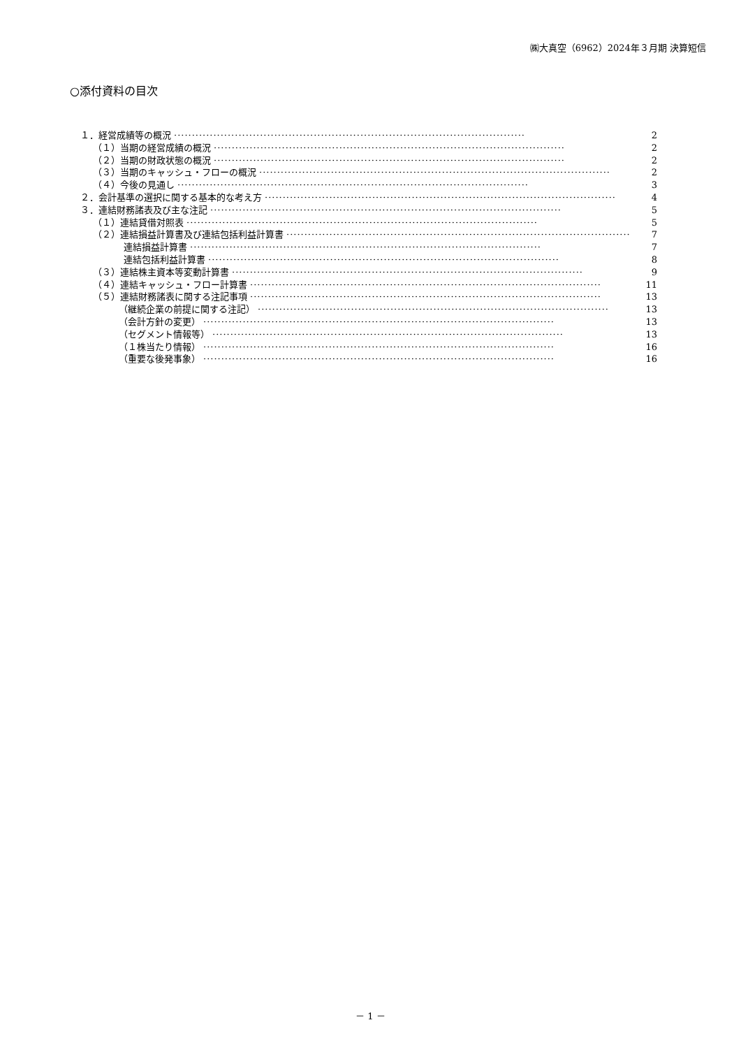㈱大真空（6962）2024年３月期 決算短信
○添付資料の目次
１．経営成績等の概況 ·································································································· 2
（１）当期の経営成績の概況 ·································································································· 2
（２）当期の財政状態の概況 ·································································································· 2
（３）当期のキャッシュ・フローの概況 ·································································································· 2
（４）今後の見通し ·································································································· 3
２．会計基準の選択に関する基本的な考え方 ·································································································· 4
３．連結財務諸表及び主な注記 ·································································································· 5
（１）連結貸借対照表 ·································································································· 5
（２）連結損益計算書及び連結包括利益計算書 ·································································································· 7
連結損益計算書 ·································································································· 7
連結包括利益計算書 ·································································································· 8
（３）連結株主資本等変動計算書 ·································································································· 9
（４）連結キャッシュ・フロー計算書 ·································································································· 11
（５）連結財務諸表に関する注記事項 ·································································································· 13
（継続企業の前提に関する注記） ·································································································· 13
（会計方針の変更） ·································································································· 13
（セグメント情報等） ·································································································· 13
（１株当たり情報） ·································································································· 16
（重要な後発事象） ·································································································· 16
－ 1 －